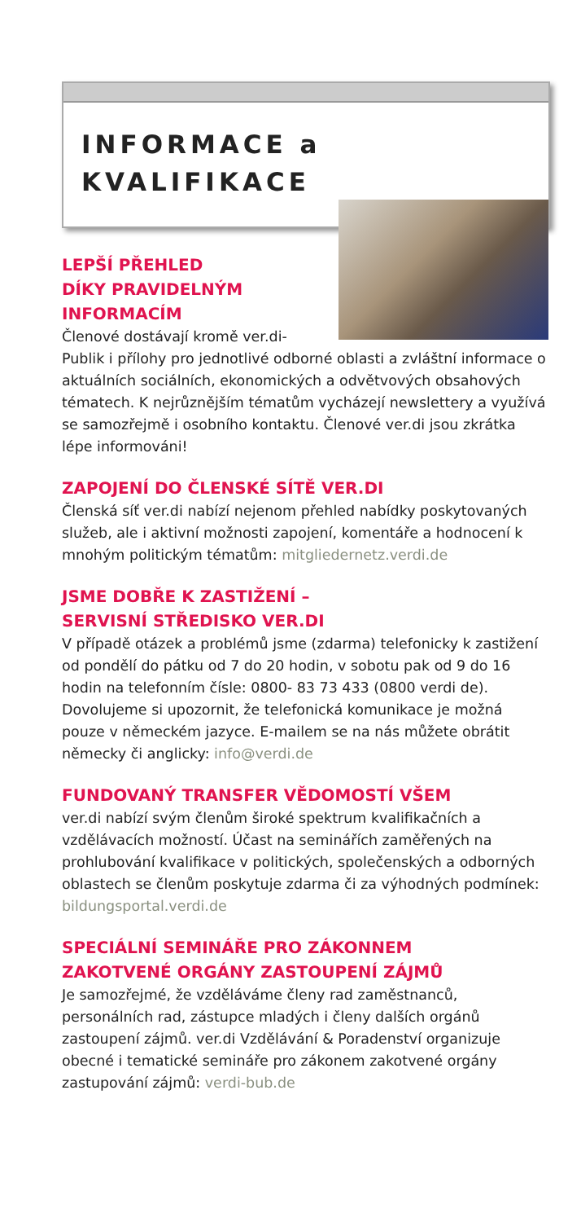INFORMACE a
KVALIFIKACE
LEPŠÍ PŘEHLED
DÍKY PRAVIDELNÝM
INFORMACÍM
Členové dostávají kromě ver.di-Publik i přílohy pro jednotlivé odborné oblasti a zvláštní informace o aktuálních sociálních, ekonomických a odvětvových obsahových tématech. K nejrůznějším tématům vycházejí newslettery a využívá se samozřejmě i osobního kontaktu. Členové ver.di jsou zkrátka lépe informováni!
ZAPOJENÍ DO ČLENSKÉ SÍTĚ VER.DI
Členská síť ver.di nabízí nejenom přehled nabídky poskytovaných služeb, ale i aktivní možnosti zapojení, komentáře a hodnocení k mnohým politickým tématům: mitgliedernetz.verdi.de
JSME DOBŘE K ZASTIŽENÍ –
SERVISNÍ STŘEDISKO VER.DI
V případě otázek a problémů jsme (zdarma) telefonicky k zastižení od pondělí do pátku od 7 do 20 hodin, v sobotu pak od 9 do 16 hodin na telefonním čísle: 0800- 83 73 433 (0800 verdi de). Dovolujeme si upozornit, že telefonická komunikace je možná pouze v německém jazyce. E-mailem se na nás můžete obrátit německy či anglicky: info@verdi.de
FUNDOVANÝ TRANSFER VĚDOMOSTÍ VŠEM
ver.di nabízí svým členům široké spektrum kvalifikačních a vzdělávacích možností. Účast na seminářích zaměřených na prohlubování kvalifikace v politických, společenských a odborných oblastech se členům poskytuje zdarma či za výhodných podmínek: bildungsportal.verdi.de
SPECIÁLNÍ SEMINÁŘE PRO ZÁKONNEM
ZAKOTVENÉ ORGÁNY ZASTOUPENÍ ZÁJMŮ
Je samozřejmé, že vzděláváme členy rad zaměstnanců, personálních rad, zástupce mladých i členy dalších orgánů zastoupení zájmů. ver.di Vzdělávání & Poradenství organizuje obecné i tematické semináře pro zákonem zakotvené orgány zastupování zájmů: verdi-bub.de